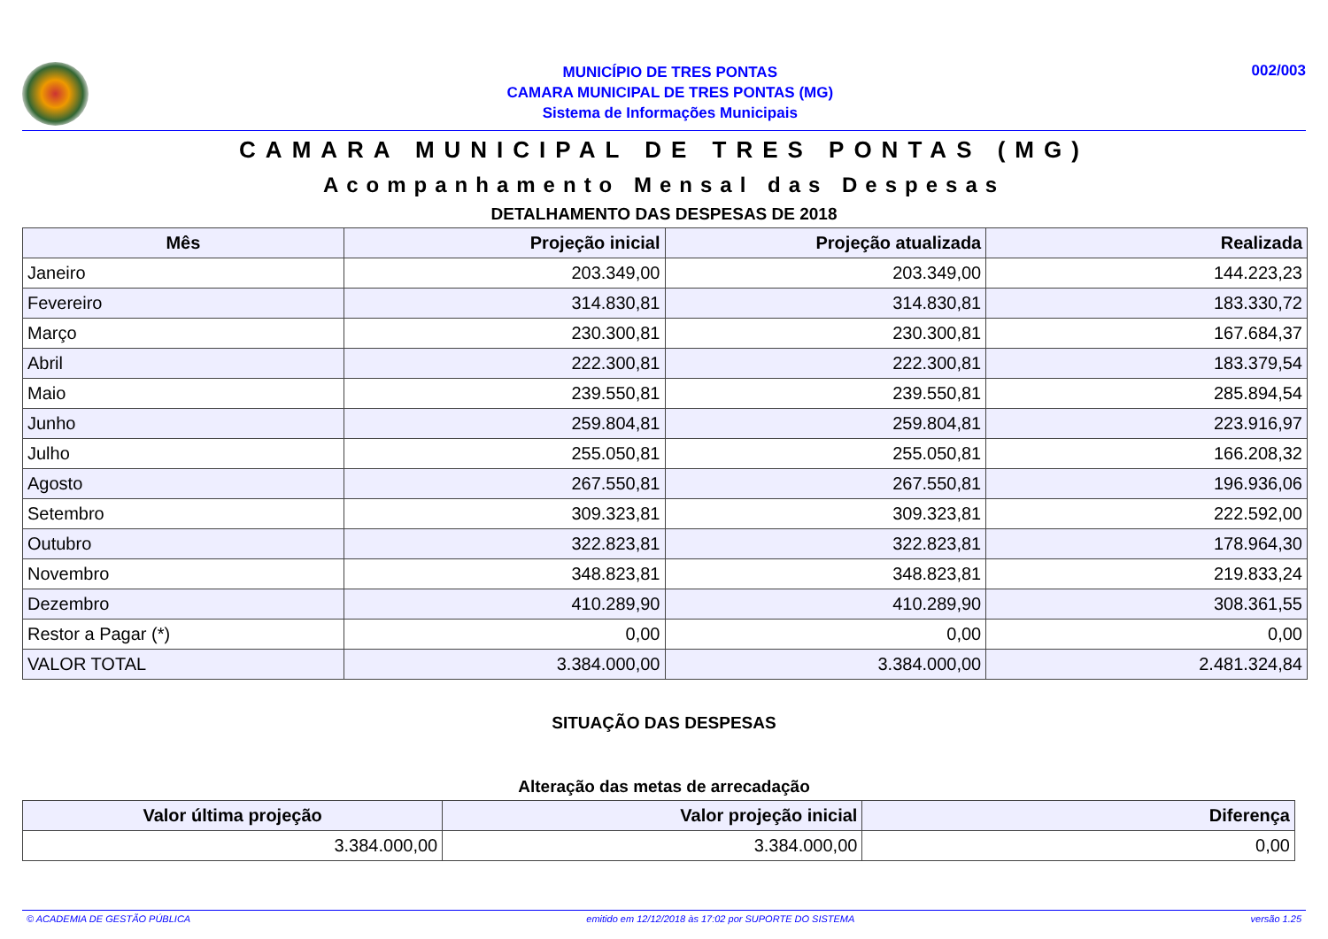MUNICÍPIO DE TRES PONTAS
CAMARA MUNICIPAL DE TRES PONTAS (MG)
Sistema de Informações Municipais
002/003
CAMARA MUNICIPAL DE TRES PONTAS (MG)
Acompanhamento Mensal das Despesas
DETALHAMENTO DAS DESPESAS DE 2018
| Mês | Projeção inicial | Projeção atualizada | Realizada |
| --- | --- | --- | --- |
| Janeiro | 203.349,00 | 203.349,00 | 144.223,23 |
| Fevereiro | 314.830,81 | 314.830,81 | 183.330,72 |
| Março | 230.300,81 | 230.300,81 | 167.684,37 |
| Abril | 222.300,81 | 222.300,81 | 183.379,54 |
| Maio | 239.550,81 | 239.550,81 | 285.894,54 |
| Junho | 259.804,81 | 259.804,81 | 223.916,97 |
| Julho | 255.050,81 | 255.050,81 | 166.208,32 |
| Agosto | 267.550,81 | 267.550,81 | 196.936,06 |
| Setembro | 309.323,81 | 309.323,81 | 222.592,00 |
| Outubro | 322.823,81 | 322.823,81 | 178.964,30 |
| Novembro | 348.823,81 | 348.823,81 | 219.833,24 |
| Dezembro | 410.289,90 | 410.289,90 | 308.361,55 |
| Restor a Pagar (*) | 0,00 | 0,00 | 0,00 |
| VALOR TOTAL | 3.384.000,00 | 3.384.000,00 | 2.481.324,84 |
SITUAÇÃO DAS DESPESAS
Alteração das metas de arrecadação
| Valor última projeção | Valor projeção inicial | Diferença |
| --- | --- | --- |
| 3.384.000,00 | 3.384.000,00 | 0,00 |
© ACADEMIA DE GESTÃO PÚBLICA emitido em 12/12/2018 às 17:02 por SUPORTE DO SISTEMA versão 1.25